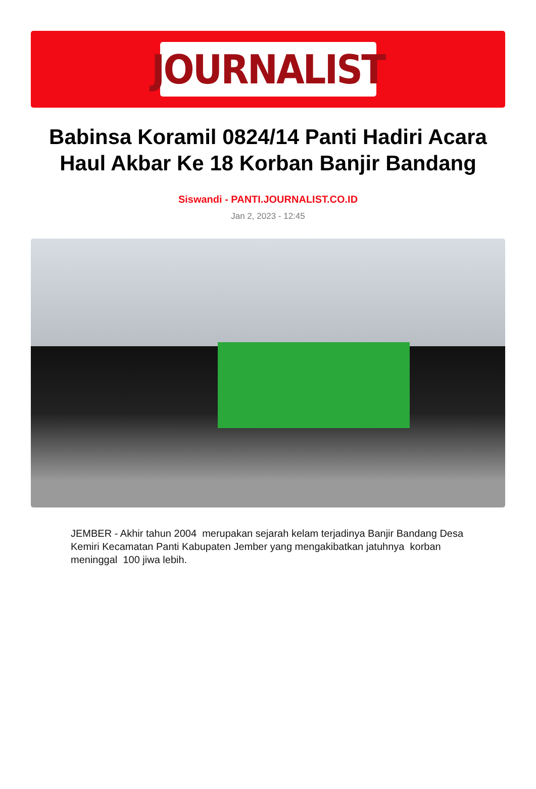JOURNALIST
Babinsa Koramil 0824/14 Panti Hadiri Acara Haul Akbar Ke 18 Korban Banjir Bandang
Siswandi - PANTI.JOURNALIST.CO.ID
Jan 2, 2023 - 12:45
JEMBER - Akhir tahun 2004 merupakan sejarah kelam terjadinya Banjir Bandang Desa Kemiri Kecamatan Panti Kabupaten Jember yang mengakibatkan jatuhnya korban meninggal 100 jiwa lebih.